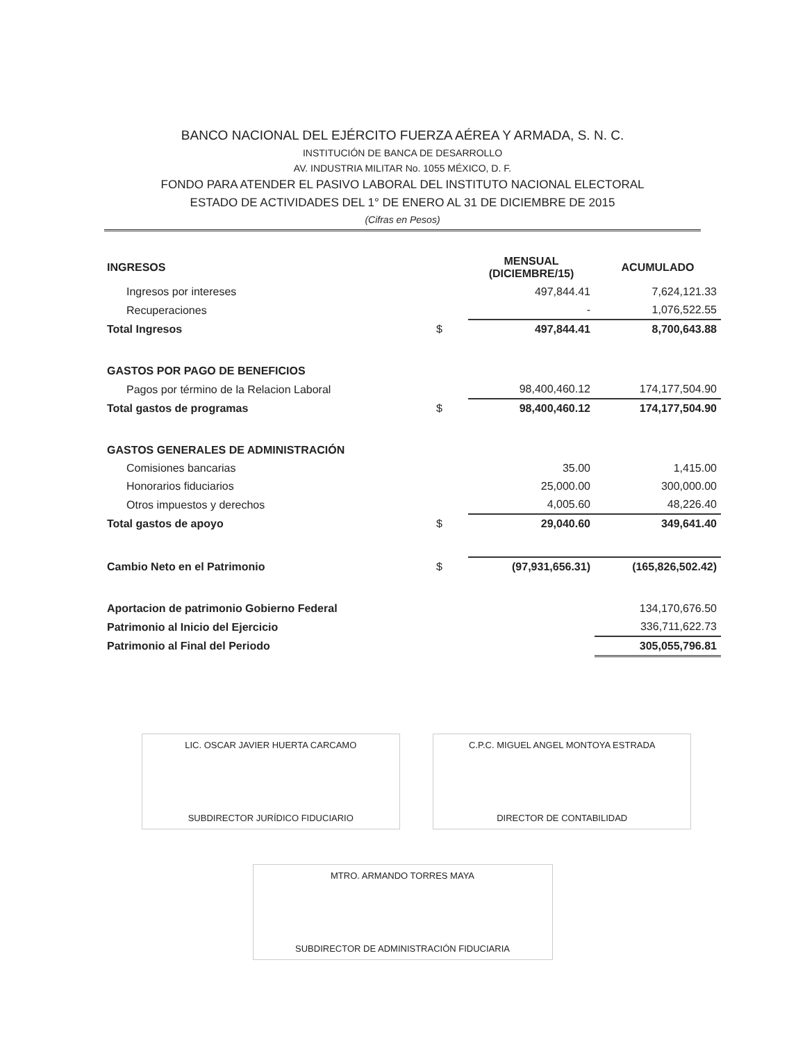BANCO NACIONAL DEL EJÉRCITO FUERZA AÉREA Y ARMADA, S. N. C.
INSTITUCIÓN DE BANCA DE DESARROLLO
AV. INDUSTRIA MILITAR No. 1055 MÉXICO, D. F.
FONDO PARA ATENDER EL PASIVO LABORAL DEL INSTITUTO NACIONAL ELECTORAL
ESTADO DE ACTIVIDADES DEL 1° DE ENERO AL 31 DE DICIEMBRE DE 2015
(Cifras en Pesos)
| INGRESOS | | MENSUAL (DICIEMBRE/15) | ACUMULADO |
| --- | --- | --- | --- |
| Ingresos por intereses | | 497,844.41 | 7,624,121.33 |
| Recuperaciones | | - | 1,076,522.55 |
| Total Ingresos | $ | 497,844.41 | 8,700,643.88 |
| GASTOS POR PAGO DE BENEFICIOS | | | |
| Pagos por término de la Relacion Laboral | | 98,400,460.12 | 174,177,504.90 |
| Total gastos de programas | $ | 98,400,460.12 | 174,177,504.90 |
| GASTOS GENERALES DE ADMINISTRACIÓN | | | |
| Comisiones bancarias | | 35.00 | 1,415.00 |
| Honorarios fiduciarios | | 25,000.00 | 300,000.00 |
| Otros impuestos y derechos | | 4,005.60 | 48,226.40 |
| Total gastos de apoyo | $ | 29,040.60 | 349,641.40 |
| Cambio Neto en el Patrimonio | $ | (97,931,656.31) | (165,826,502.42) |
| Aportacion de patrimonio Gobierno Federal | | | 134,170,676.50 |
| Patrimonio al Inicio del Ejercicio | | | 336,711,622.73 |
| Patrimonio al Final del Periodo | | | 305,055,796.81 |
LIC. OSCAR JAVIER HUERTA CARCAMO
SUBDIRECTOR JURÍDICO FIDUCIARIO
C.P.C. MIGUEL ANGEL MONTOYA ESTRADA
DIRECTOR DE CONTABILIDAD
MTRO. ARMANDO TORRES MAYA
SUBDIRECTOR DE ADMINISTRACIÓN FIDUCIARIA